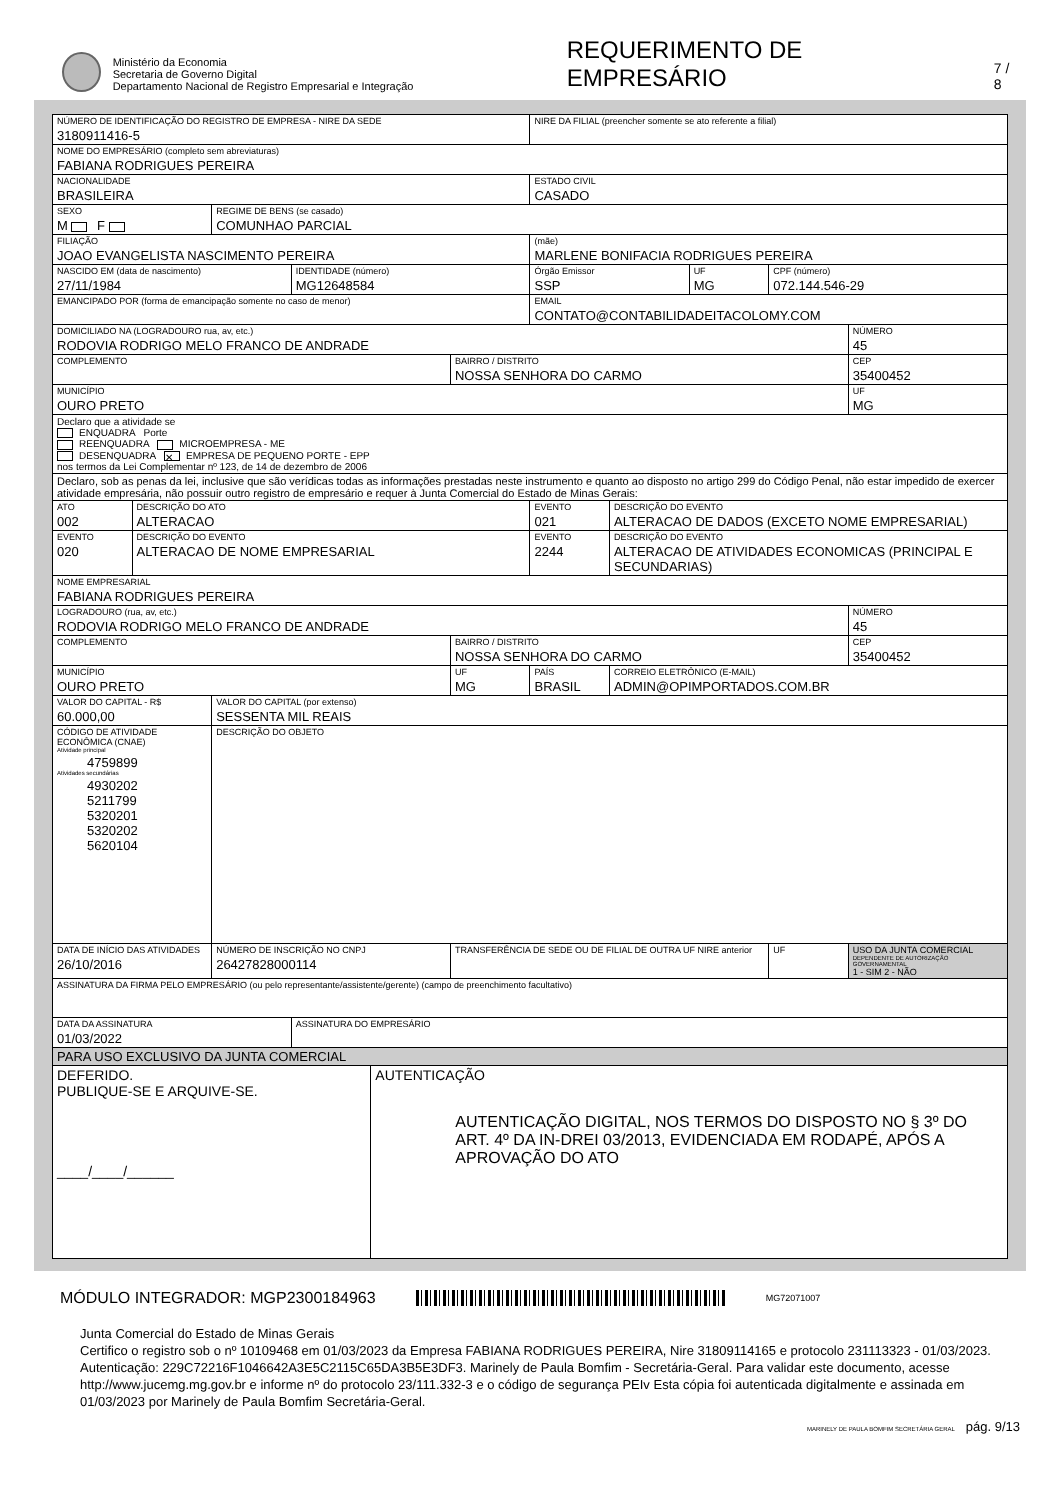Ministério da Economia
Secretaria de Governo Digital
Departamento Nacional de Registro Empresarial e Integração
REQUERIMENTO DE EMPRESÁRIO
7 / 8
| NÚMERO DE IDENTIFICAÇÃO DO REGISTRO DE EMPRESA - NIRE DA SEDE 3180911416-5 | | | | | | NIRE DA FILIAL (preencher somente se ato referente a filial) | | | | |
| NOME DO EMPRESÁRIO (completo sem abreviaturas) FABIANA RODRIGUES PEREIRA | | | | | | | | | | |
| NACIONALIDADE BRASILEIRA | | | | | | ESTADO CIVIL CASADO | | | | |
| SEXO M F | | REGIME DE BENS (se casado) COMUNHAO PARCIAL | | | | | | | | |
| FILIAÇÃO JOAO EVANGELISTA NASCIMENTO PEREIRA | | | | | | (mãe) MARLENE BONIFACIA RODRIGUES PEREIRA | | | | |
| NASCIDO EM (data de nascimento) 27/11/1984 | | | IDENTIDADE (número) MG12648584 | | | Órgão Emissor SSP | | UF MG | CPF (número) 072.144.546-29 | |
| EMANCIPADO POR (forma de emancipação somente no caso de menor) | | | | | | EMAIL CONTATO@CONTABILIDADEITACOLOMY.COM | | | | |
| DOMICILIADO NA (LOGRADOURO rua, av, etc.) RODOVIA RODRIGO MELO FRANCO DE ANDRADE | | | | | | | | | | NÚMERO 45 |
| COMPLEMENTO | | | | | BAIRRO / DISTRITO NOSSA SENHORA DO CARMO | | | | | CEP 35400452 |
| MUNICÍPIO OURO PRETO | | | | | | | | | | UF MG |
| Declaro que a atividade se ENQUADRA Porte REENQUADRA MICROEMPRESA - ME DESENQUADRA ✕ EMPRESA DE PEQUENO PORTE - EPP nos termos da Lei Complementar nº 123, de 14 de dezembro de 2006 | | | | | | | | | | |
| Declaro, sob as penas da lei, inclusive que são verídicas todas as informações prestadas neste instrumento e quanto ao disposto no artigo 299 do Código Penal, não estar impedido de exercer atividade empresária, não possuir outro registro de empresário e requer à Junta Comercial do Estado de Minas Gerais: | | | | | | | | | | |
| ATO 002 | DESCRIÇÃO DO ATO ALTERACAO | | | | | EVENTO 021 | DESCRIÇÃO DO EVENTO ALTERACAO DE DADOS (EXCETO NOME EMPRESARIAL) | | | |
| EVENTO 020 | DESCRIÇÃO DO EVENTO ALTERACAO DE NOME EMPRESARIAL | | | | | EVENTO 2244 | DESCRIÇÃO DO EVENTO ALTERACAO DE ATIVIDADES ECONOMICAS (PRINCIPAL E SECUNDARIAS) | | | |
| NOME EMPRESARIAL FABIANA RODRIGUES PEREIRA | | | | | | | | | | |
| LOGRADOURO (rua, av, etc.) RODOVIA RODRIGO MELO FRANCO DE ANDRADE | | | | | | | | | | NÚMERO 45 |
| COMPLEMENTO | | | | | BAIRRO / DISTRITO NOSSA SENHORA DO CARMO | | | | | CEP 35400452 |
| MUNICÍPIO OURO PRETO | | | | | UF MG | PAÍS BRASIL | CORREIO ELETRÔNICO (E-MAIL) ADMIN@OPIMPORTADOS.COM.BR | | | |
| VALOR DO CAPITAL - R$ 60.000,00 | | VALOR DO CAPITAL (por extenso) SESSENTA MIL REAIS | | | | | | | | |
| CÓDIGO DE ATIVIDADE ECONÔMICA (CNAE) Atividade principal 4759899 Atividades secundárias 4930202 5211799 5320201 5320202 5620104 | | DESCRIÇÃO DO OBJETO | | | | | | | | |
| DATA DE INÍCIO DAS ATIVIDADES 26/10/2016 | | NÚMERO DE INSCRIÇÃO NO CNPJ 26427828000114 | | | TRANSFERÊNCIA DE SEDE OU DE FILIAL DE OUTRA UF NIRE anterior | | | | UF | USO DA JUNTA COMERCIAL DEPENDENTE DE AUTORIZAÇÃO GOVERNAMENTAL 1 - SIM 2 - NÃO |
| ASSINATURA DA FIRMA PELO EMPRESÁRIO (ou pelo representante/assistente/gerente) (campo de preenchimento facultativo) | | | | | | | | | | |
| DATA DA ASSINATURA 01/03/2022 | | | ASSINATURA DO EMPRESÁRIO | | | | | | | |
| PARA USO EXCLUSIVO DA JUNTA COMERCIAL | | | | | | | | | | |
| DEFERIDO. PUBLIQUE-SE E ARQUIVE-SE. ____/____/______ | | | | AUTENTICAÇÃO AUTENTICAÇÃO DIGITAL, NOS TERMOS DO DISPOSTO NO § 3º DO ART. 4º DA IN-DREI 03/2013, EVIDENCIADA EM RODAPÉ, APÓS A APROVAÇÃO DO ATO | | | | | | |
MÓDULO INTEGRADOR: MGP2300184963
MG72071007
Junta Comercial do Estado de Minas Gerais
Certifico o registro sob o nº 10109468 em 01/03/2023 da Empresa FABIANA RODRIGUES PEREIRA, Nire 31809114165 e protocolo 231113323 - 01/03/2023. Autenticação: 229C72216F1046642A3E5C2115C65DA3B5E3DF3. Marinely de Paula Bomfim - Secretária-Geral. Para validar este documento, acesse http://www.jucemg.mg.gov.br e informe nº do protocolo 23/111.332-3 e o código de segurança PEIv Esta cópia foi autenticada digitalmente e assinada em 01/03/2023 por Marinely de Paula Bomfim Secretária-Geral.
MARINELY DE PAULA BOMFIM SECRETÁRIA GERAL pág. 9/13